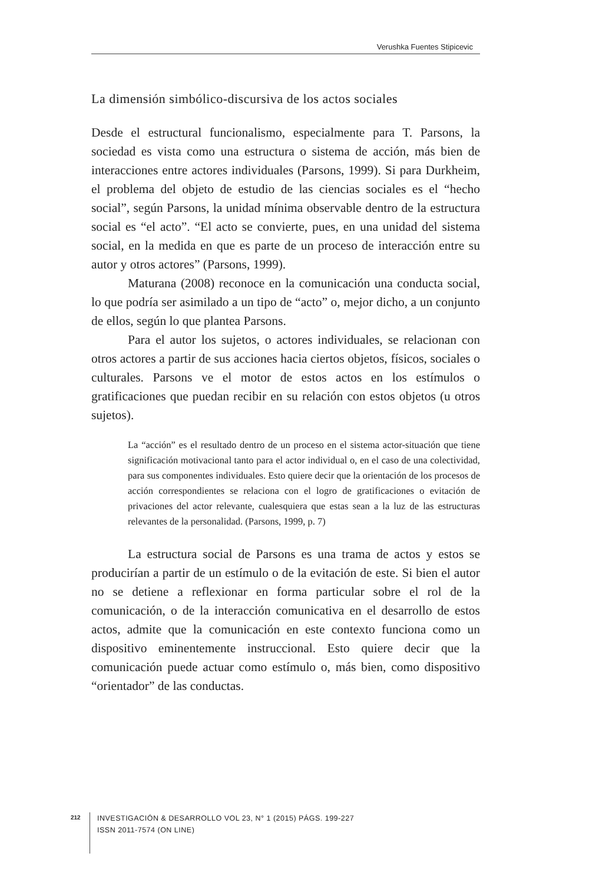Verushka Fuentes Stipicevic
La dimensión simbólico-discursiva de los actos sociales
Desde el estructural funcionalismo, especialmente para T. Parsons, la sociedad es vista como una estructura o sistema de acción, más bien de interacciones entre actores individuales (Parsons, 1999). Si para Durkheim, el problema del objeto de estudio de las ciencias sociales es el “hecho social”, según Parsons, la unidad mínima observable dentro de la estructura social es “el acto”. “El acto se convierte, pues, en una unidad del sistema social, en la medida en que es parte de un proceso de interacción entre su autor y otros actores” (Parsons, 1999).
Maturana (2008) reconoce en la comunicación una conducta social, lo que podría ser asimilado a un tipo de “acto” o, mejor dicho, a un conjunto de ellos, según lo que plantea Parsons.
Para el autor los sujetos, o actores individuales, se relacionan con otros actores a partir de sus acciones hacia ciertos objetos, físicos, sociales o culturales. Parsons ve el motor de estos actos en los estímulos o gratificaciones que puedan recibir en su relación con estos objetos (u otros sujetos).
La “acción” es el resultado dentro de un proceso en el sistema actor-situación que tiene significación motivacional tanto para el actor individual o, en el caso de una colectividad, para sus componentes individuales. Esto quiere decir que la orientación de los procesos de acción correspondientes se relaciona con el logro de gratificaciones o evitación de privaciones del actor relevante, cualesquiera que estas sean a la luz de las estructuras relevantes de la personalidad. (Parsons, 1999, p. 7)
La estructura social de Parsons es una trama de actos y estos se producirían a partir de un estímulo o de la evitación de este. Si bien el autor no se detiene a reflexionar en forma particular sobre el rol de la comunicación, o de la interacción comunicativa en el desarrollo de estos actos, admite que la comunicación en este contexto funciona como un dispositivo eminentemente instruccional. Esto quiere decir que la comunicación puede actuar como estímulo o, más bien, como dispositivo “orientador” de las conductas.
212
INVESTIGACIÓN & DESARROLLO VOL 23, N° 1 (2015) PÁGS. 199-227
ISSN 2011-7574 (ON LINE)